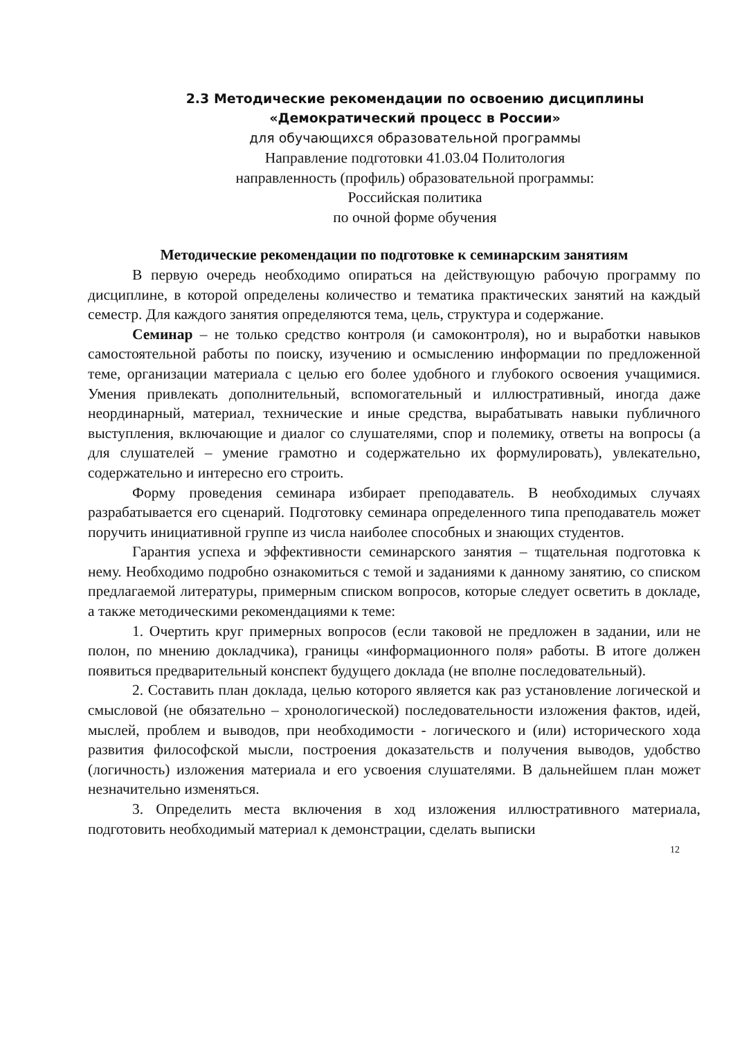2.3 Методические рекомендации по освоению дисциплины
«Демократический процесс в России»
для обучающихся образовательной программы
Направление подготовки 41.03.04 Политология
направленность (профиль) образовательной программы:
Российская политика
по очной форме обучения
Методические рекомендации по подготовке к семинарским занятиям
В первую очередь необходимо опираться на действующую рабочую программу по дисциплине, в которой определены количество и тематика практических занятий на каждый семестр. Для каждого занятия определяются тема, цель, структура и содержание.
Семинар – не только средство контроля (и самоконтроля), но и выработки навыков самостоятельной работы по поиску, изучению и осмыслению информации по предложенной теме, организации материала с целью его более удобного и глубокого освоения учащимися. Умения привлекать дополнительный, вспомогательный и иллюстративный, иногда даже неординарный, материал, технические и иные средства, вырабатывать навыки публичного выступления, включающие и диалог со слушателями, спор и полемику, ответы на вопросы (а для слушателей – умение грамотно и содержательно их формулировать), увлекательно, содержательно и интересно его строить.
Форму проведения семинара избирает преподаватель. В необходимых случаях разрабатывается его сценарий. Подготовку семинара определенного типа преподаватель может поручить инициативной группе из числа наиболее способных и знающих студентов.
Гарантия успеха и эффективности семинарского занятия – тщательная подготовка к нему. Необходимо подробно ознакомиться с темой и заданиями к данному занятию, со списком предлагаемой литературы, примерным списком вопросов, которые следует осветить в докладе, а также методическими рекомендациями к теме:
1. Очертить круг примерных вопросов (если таковой не предложен в задании, или не полон, по мнению докладчика), границы «информационного поля» работы. В итоге должен появиться предварительный конспект будущего доклада (не вполне последовательный).
2. Составить план доклада, целью которого является как раз установление логической и смысловой (не обязательно – хронологической) последовательности изложения фактов, идей, мыслей, проблем и выводов, при необходимости - логического и (или) исторического хода развития философской мысли, построения доказательств и получения выводов, удобство (логичность) изложения материала и его усвоения слушателями. В дальнейшем план может незначительно изменяться.
3. Определить места включения в ход изложения иллюстративного материала, подготовить необходимый материал к демонстрации, сделать выписки
12